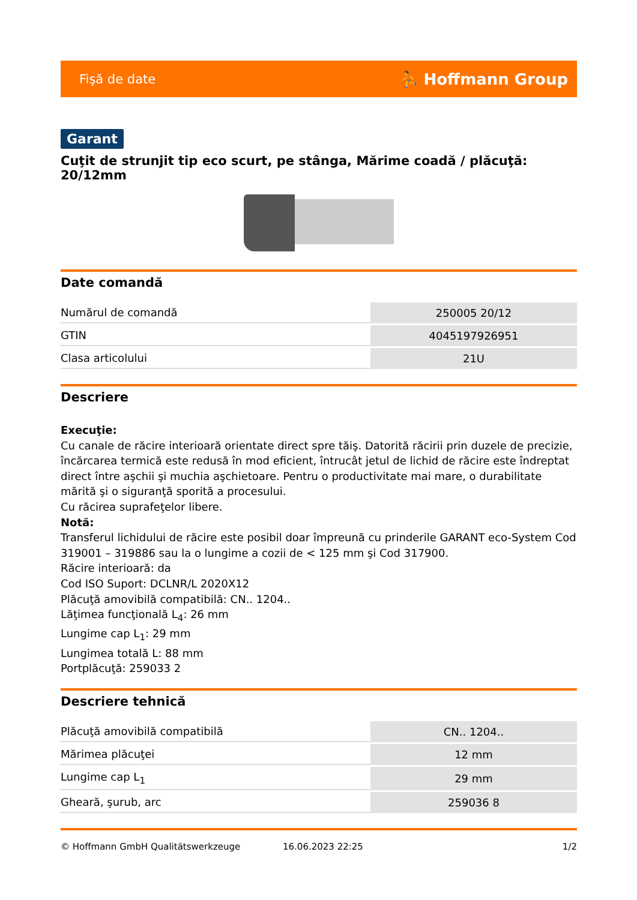Fişă de date ⛹ Hoffmann Group
Garant
Cuţit de strunjit tip eco scurt, pe stânga, Mărime coadă / plăcuţă: 20/12mm
Date comandă
| Numărul de comandă | 250005 20/12 |
| GTIN | 4045197926951 |
| Clasa articolului | 21U |
Descriere
Execuţie:
Cu canale de răcire interioară orientate direct spre tăiş. Datorită răcirii prin duzele de precizie, încărcarea termică este redusă în mod eficient, întrucât jetul de lichid de răcire este îndreptat direct între aşchii şi muchia aşchietoare. Pentru o productivitate mai mare, o durabilitate mărită şi o siguranţă sporită a procesului.
Cu răcirea suprafeţelor libere.
Notă:
Transferul lichidului de răcire este posibil doar împreună cu prinderile GARANT eco-System Cod 319001 – 319886 sau la o lungime a cozii de < 125 mm şi Cod 317900.
Răcire interioară: da
Cod ISO Suport: DCLNR/L 2020X12
Plăcuţă amovibilă compatibilă: CN.. 1204..
Lăţimea funcţională L<sub>4</sub>: 26 mm
Lungime cap L<sub>1</sub>: 29 mm
Lungimea totală L: 88 mm
Portplăcuţă: 259033 2
Descriere tehnică
| Plăcuţă amovibilă compatibilă | CN.. 1204.. |
| Mărimea plăcuţei | 12 mm |
| Lungime cap L<sub>1</sub> | 29 mm |
| Gheară, şurub, arc | 259036 8 |
© Hoffmann GmbH Qualitätswerkzeuge 16.06.2023 22:25 1/2